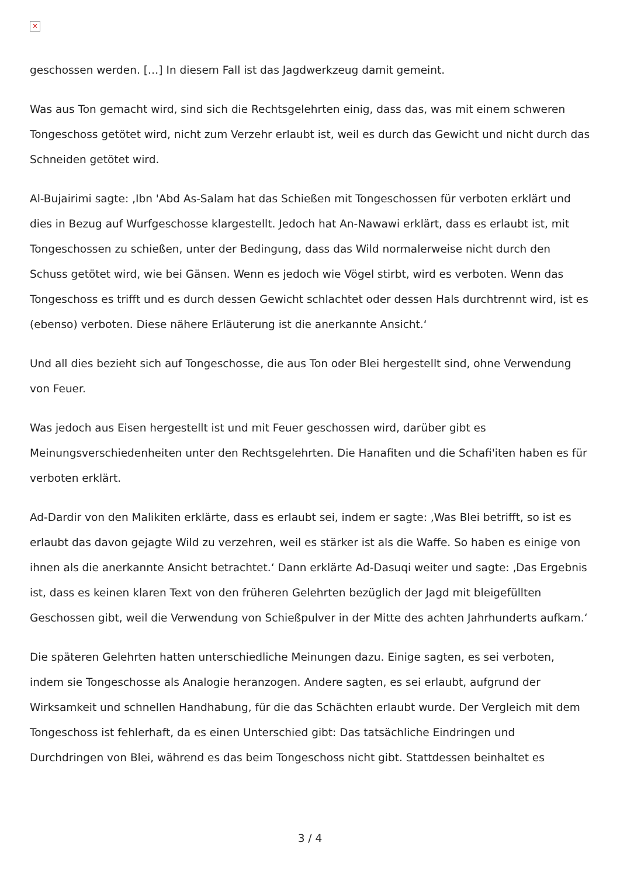×
geschossen werden. […] In diesem Fall ist das Jagdwerkzeug damit gemeint.
Was aus Ton gemacht wird, sind sich die Rechtsgelehrten einig, dass das, was mit einem schweren Tongeschoss getötet wird, nicht zum Verzehr erlaubt ist, weil es durch das Gewicht und nicht durch das Schneiden getötet wird.
Al-Bujairimi sagte: ‚Ibn 'Abd As-Salam hat das Schießen mit Tongeschossen für verboten erklärt und dies in Bezug auf Wurfgeschosse klargestellt. Jedoch hat An-Nawawi erklärt, dass es erlaubt ist, mit Tongeschossen zu schießen, unter der Bedingung, dass das Wild normalerweise nicht durch den Schuss getötet wird, wie bei Gänsen. Wenn es jedoch wie Vögel stirbt, wird es verboten. Wenn das Tongeschoss es trifft und es durch dessen Gewicht schlachtet oder dessen Hals durchtrennt wird, ist es (ebenso) verboten. Diese nähere Erläuterung ist die anerkannte Ansicht.‘
Und all dies bezieht sich auf Tongeschosse, die aus Ton oder Blei hergestellt sind, ohne Verwendung von Feuer.
Was jedoch aus Eisen hergestellt ist und mit Feuer geschossen wird, darüber gibt es Meinungsverschiedenheiten unter den Rechtsgelehrten. Die Hanafiten und die Schafi'iten haben es für verboten erklärt.
Ad-Dardir von den Malikiten erklärte, dass es erlaubt sei, indem er sagte: ‚Was Blei betrifft, so ist es erlaubt das davon gejagte Wild zu verzehren, weil es stärker ist als die Waffe. So haben es einige von ihnen als die anerkannte Ansicht betrachtet.‘ Dann erklärte Ad-Dasuqi weiter und sagte: ‚Das Ergebnis ist, dass es keinen klaren Text von den früheren Gelehrten bezüglich der Jagd mit bleigefüllten Geschossen gibt, weil die Verwendung von Schießpulver in der Mitte des achten Jahrhunderts aufkam.‘
Die späteren Gelehrten hatten unterschiedliche Meinungen dazu. Einige sagten, es sei verboten, indem sie Tongeschosse als Analogie heranzogen. Andere sagten, es sei erlaubt, aufgrund der Wirksamkeit und schnellen Handhabung, für die das Schächten erlaubt wurde. Der Vergleich mit dem Tongeschoss ist fehlerhaft, da es einen Unterschied gibt: Das tatsächliche Eindringen und Durchdringen von Blei, während es das beim Tongeschoss nicht gibt. Stattdessen beinhaltet es
3 / 4